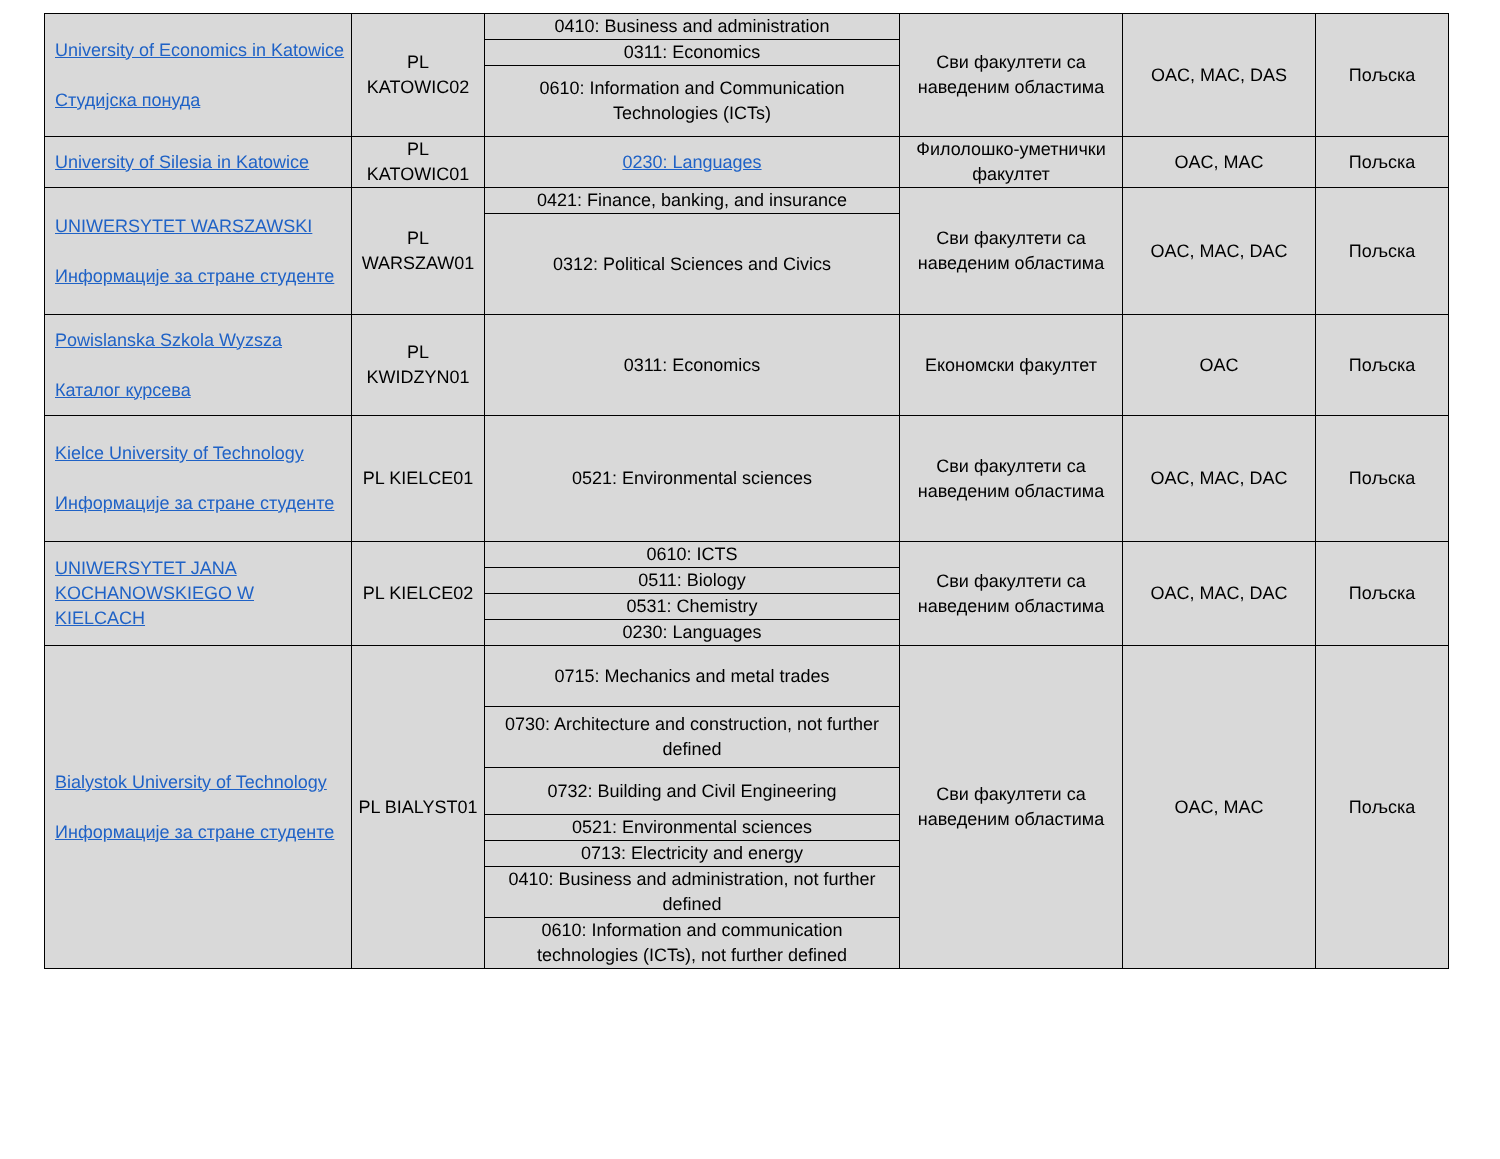| University of Economics in Katowice Студијска понуда | PL KATOWIC02 | 0410: Business and administration | Сви факултети са наведеним областима | OAC, MAC, DAS | Пољска |
| | | 0311: Economics | | | |
| | | 0610: Information and Communication Technologies (ICTs) | | | |
| University of Silesia in Katowice | PL KATOWIC01 | 0230: Languages | Филолошко-уметнички факултет | OAC, MAC | Пољска |
| UNIWERSYTET WARSZAWSKI Информације за стране студенте | PL WARSZAW01 | 0421: Finance, banking, and insurance | Сви факултети са наведеним областима | OAC, MAC, DAC | Пољска |
| | | 0312: Political Sciences and Civics | | | |
| Powislanska Szkola Wyzsza Каталог курсева | PL KWIDZYN01 | 0311: Economics | Економски факултет | OAC | Пољска |
| Kielce University of Technology Информације за стране студенте | PL KIELCE01 | 0521: Environmental sciences | Сви факултети са наведеним областима | OAC, MAC, DAC | Пољска |
| UNIWERSYTET JANA KOCHANOWSKIEGO W KIELCACH | PL KIELCE02 | 0610: ICTS | Сви факултети са наведеним областима | OAC, MAC, DAC | Пољска |
| | | 0511: Biology | | | |
| | | 0531: Chemistry | | | |
| | | 0230: Languages | | | |
| Bialystok University of Technology Информације за стране студенте | PL BIALYST01 | 0715: Mechanics and metal trades | Сви факултети са наведеним областима | OAC, MAC | Пољска |
| | | 0730: Architecture and construction, not further defined | | | |
| | | 0732: Building and Civil Engineering | | | |
| | | 0521: Environmental sciences | | | |
| | | 0713: Electricity and energy | | | |
| | | 0410: Business and administration, not further defined | | | |
| | | 0610: Information and communication technologies (ICTs), not further defined | | | |